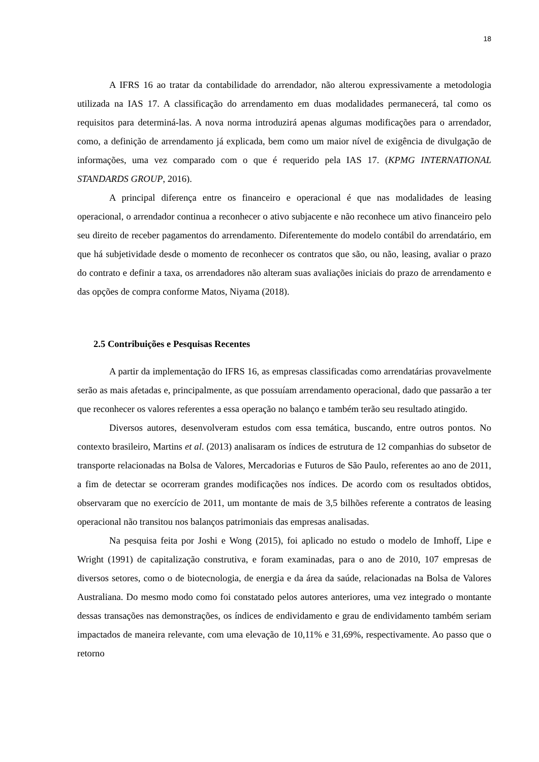18
A IFRS 16 ao tratar da contabilidade do arrendador, não alterou expressivamente a metodologia utilizada na IAS 17. A classificação do arrendamento em duas modalidades permanecerá, tal como os requisitos para determiná-las. A nova norma introduzirá apenas algumas modificações para o arrendador, como, a definição de arrendamento já explicada, bem como um maior nível de exigência de divulgação de informações, uma vez comparado com o que é requerido pela IAS 17. (KPMG INTERNATIONAL STANDARDS GROUP, 2016).
A principal diferença entre os financeiro e operacional é que nas modalidades de leasing operacional, o arrendador continua a reconhecer o ativo subjacente e não reconhece um ativo financeiro pelo seu direito de receber pagamentos do arrendamento. Diferentemente do modelo contábil do arrendatário, em que há subjetividade desde o momento de reconhecer os contratos que são, ou não, leasing, avaliar o prazo do contrato e definir a taxa, os arrendadores não alteram suas avaliações iniciais do prazo de arrendamento e das opções de compra conforme Matos, Niyama (2018).
2.5 Contribuições e Pesquisas Recentes
A partir da implementação do IFRS 16, as empresas classificadas como arrendatárias provavelmente serão as mais afetadas e, principalmente, as que possuíam arrendamento operacional, dado que passarão a ter que reconhecer os valores referentes a essa operação no balanço e também terão seu resultado atingido.
Diversos autores, desenvolveram estudos com essa temática, buscando, entre outros pontos. No contexto brasileiro, Martins et al. (2013) analisaram os índices de estrutura de 12 companhias do subsetor de transporte relacionadas na Bolsa de Valores, Mercadorias e Futuros de São Paulo, referentes ao ano de 2011, a fim de detectar se ocorreram grandes modificações nos índices. De acordo com os resultados obtidos, observaram que no exercício de 2011, um montante de mais de 3,5 bilhões referente a contratos de leasing operacional não transitou nos balanços patrimoniais das empresas analisadas.
Na pesquisa feita por Joshi e Wong (2015), foi aplicado no estudo o modelo de Imhoff, Lipe e Wright (1991) de capitalização construtiva, e foram examinadas, para o ano de 2010, 107 empresas de diversos setores, como o de biotecnologia, de energia e da área da saúde, relacionadas na Bolsa de Valores Australiana. Do mesmo modo como foi constatado pelos autores anteriores, uma vez integrado o montante dessas transações nas demonstrações, os índices de endividamento e grau de endividamento também seriam impactados de maneira relevante, com uma elevação de 10,11% e 31,69%, respectivamente. Ao passo que o retorno